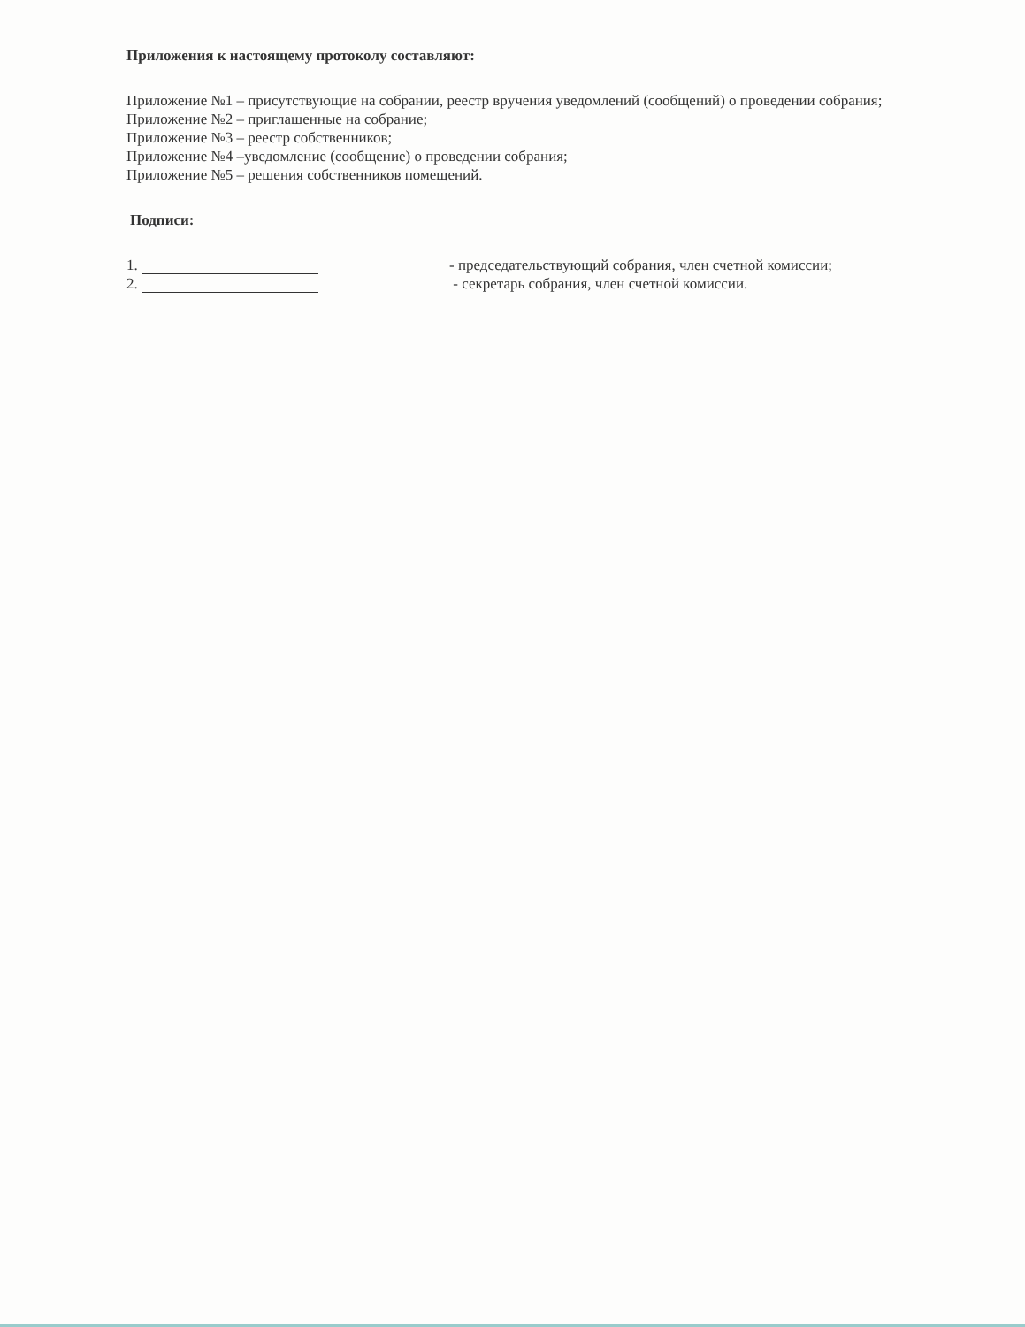Приложения к настоящему протоколу составляют:
Приложение №1 – присутствующие на собрании, реестр вручения уведомлений (сообщений) о проведении собрания;
Приложение №2 – приглашенные на собрание;
Приложение №3 – реестр собственников;
Приложение №4 –уведомление (сообщение) о проведении собрания;
Приложение №5 – решения собственников помещений.
Подписи:
1. - председательствующий собрания, член счетной комиссии;
2. - секретарь собрания, член счетной комиссии.